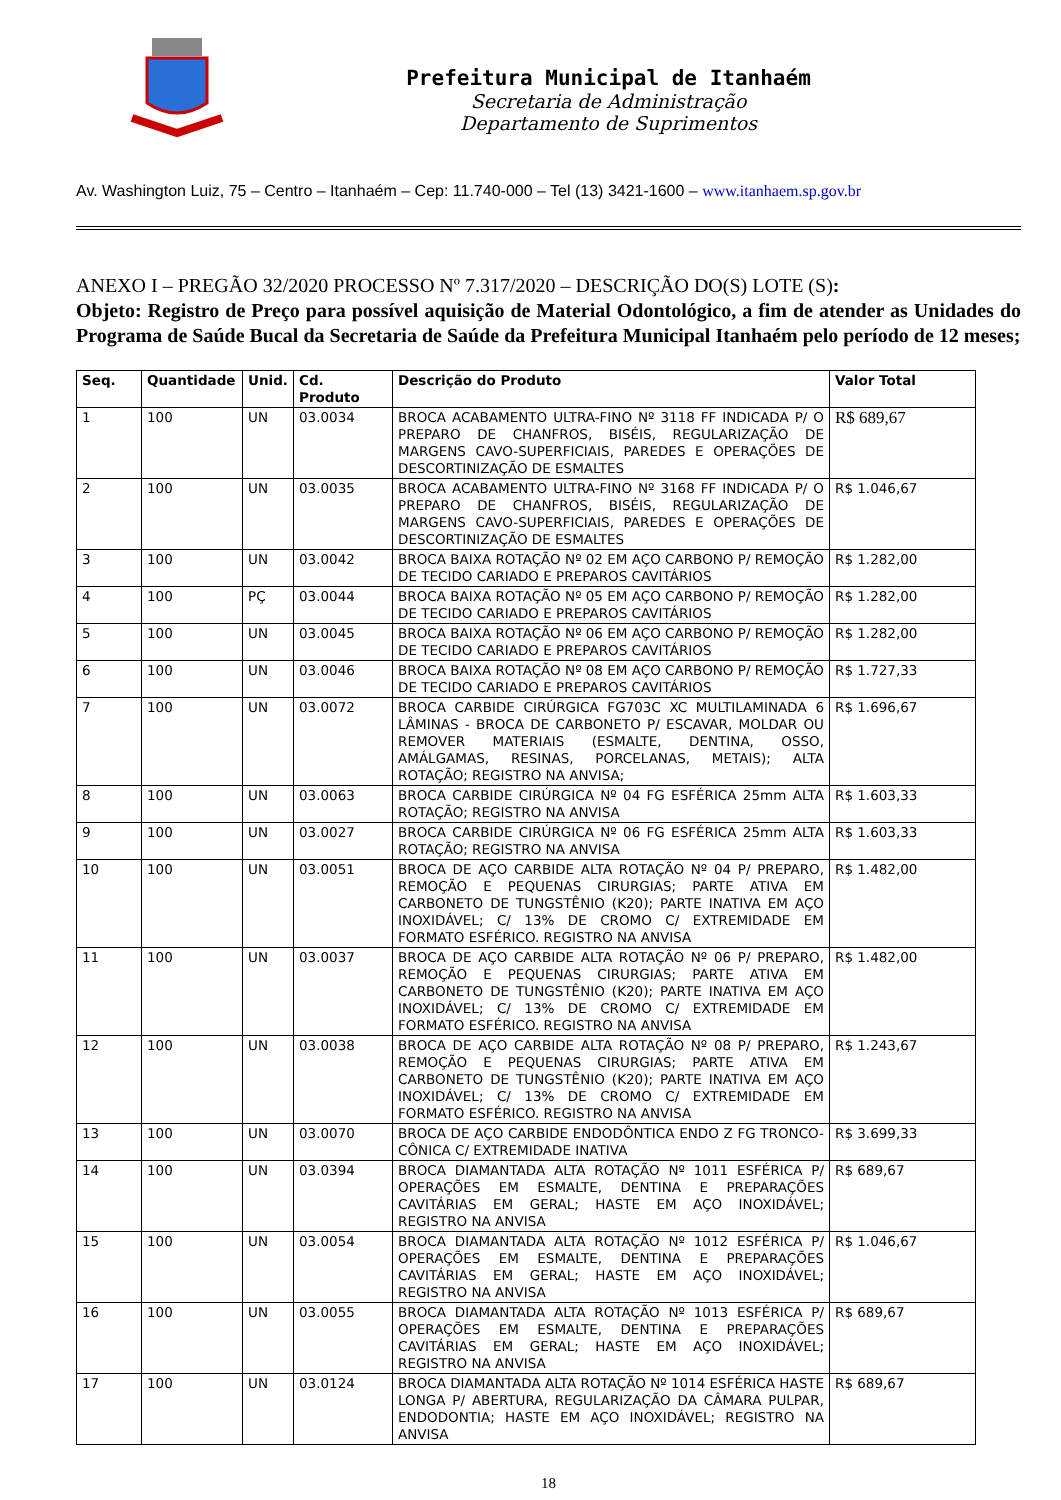Prefeitura Municipal de Itanhaém
Secretaria de Administração
Departamento de Suprimentos
Av. Washington Luiz, 75 – Centro – Itanhaém – Cep: 11.740-000 – Tel (13) 3421-1600 – www.itanhaem.sp.gov.br
ANEXO I – PREGÃO 32/2020 PROCESSO Nº 7.317/2020 – DESCRIÇÃO DO(S) LOTE (S):
Objeto: Registro de Preço para possível aquisição de Material Odontológico, a fim de atender as Unidades do Programa de Saúde Bucal da Secretaria de Saúde da Prefeitura Municipal Itanhaém pelo período de 12 meses;
| Seq. | Quantidade | Unid. | Cd. Produto | Descrição do Produto | Valor Total |
| --- | --- | --- | --- | --- | --- |
| 1 | 100 | UN | 03.0034 | BROCA ACABAMENTO ULTRA-FINO Nº 3118 FF INDICADA P/ O PREPARO DE CHANFROS, BISÉIS, REGULARIZAÇÃO DE MARGENS CAVO-SUPERFICIAIS, PAREDES E OPERAÇÕES DE DESCORTINIZAÇÃO DE ESMALTES | R$ 689,67 |
| 2 | 100 | UN | 03.0035 | BROCA ACABAMENTO ULTRA-FINO Nº 3168 FF INDICADA P/ O PREPARO DE CHANFROS, BISÉIS, REGULARIZAÇÃO DE MARGENS CAVO-SUPERFICIAIS, PAREDES E OPERAÇÕES DE DESCORTINIZAÇÃO DE ESMALTES | R$ 1.046,67 |
| 3 | 100 | UN | 03.0042 | BROCA BAIXA ROTAÇÃO Nº 02 EM AÇO CARBONO P/ REMOÇÃO DE TECIDO CARIADO E PREPAROS CAVITÁRIOS | R$ 1.282,00 |
| 4 | 100 | PÇ | 03.0044 | BROCA BAIXA ROTAÇÃO Nº 05 EM AÇO CARBONO P/ REMOÇÃO DE TECIDO CARIADO E PREPAROS CAVITÁRIOS | R$ 1.282,00 |
| 5 | 100 | UN | 03.0045 | BROCA BAIXA ROTAÇÃO Nº 06 EM AÇO CARBONO P/ REMOÇÃO DE TECIDO CARIADO E PREPAROS CAVITÁRIOS | R$ 1.282,00 |
| 6 | 100 | UN | 03.0046 | BROCA BAIXA ROTAÇÃO Nº 08 EM AÇO CARBONO P/ REMOÇÃO DE TECIDO CARIADO E PREPAROS CAVITÁRIOS | R$ 1.727,33 |
| 7 | 100 | UN | 03.0072 | BROCA CARBIDE CIRÚRGICA FG703C XC MULTILAMINADA 6 LÂMINAS - BROCA DE CARBONETO P/ ESCAVAR, MOLDAR OU REMOVER MATERIAIS (ESMALTE, DENTINA, OSSO, AMÁLGAMAS, RESINAS, PORCELANAS, METAIS); ALTA ROTAÇÃO; REGISTRO NA ANVISA; | R$ 1.696,67 |
| 8 | 100 | UN | 03.0063 | BROCA CARBIDE CIRÚRGICA Nº 04 FG ESFÉRICA 25mm ALTA ROTAÇÃO; REGISTRO NA ANVISA | R$ 1.603,33 |
| 9 | 100 | UN | 03.0027 | BROCA CARBIDE CIRÚRGICA Nº 06 FG ESFÉRICA 25mm ALTA ROTAÇÃO; REGISTRO NA ANVISA | R$ 1.603,33 |
| 10 | 100 | UN | 03.0051 | BROCA DE AÇO CARBIDE ALTA ROTAÇÃO Nº 04 P/ PREPARO, REMOÇÃO E PEQUENAS CIRURGIAS; PARTE ATIVA EM CARBONETO DE TUNGSTÊNIO (K20); PARTE INATIVA EM AÇO INOXIDÁVEL; C/ 13% DE CROMO C/ EXTREMIDADE EM FORMATO ESFÉRICO. REGISTRO NA ANVISA | R$ 1.482,00 |
| 11 | 100 | UN | 03.0037 | BROCA DE AÇO CARBIDE ALTA ROTAÇÃO Nº 06 P/ PREPARO, REMOÇÃO E PEQUENAS CIRURGIAS; PARTE ATIVA EM CARBONETO DE TUNGSTÊNIO (K20); PARTE INATIVA EM AÇO INOXIDÁVEL; C/ 13% DE CROMO C/ EXTREMIDADE EM FORMATO ESFÉRICO. REGISTRO NA ANVISA | R$ 1.482,00 |
| 12 | 100 | UN | 03.0038 | BROCA DE AÇO CARBIDE ALTA ROTAÇÃO Nº 08 P/ PREPARO, REMOÇÃO E PEQUENAS CIRURGIAS; PARTE ATIVA EM CARBONETO DE TUNGSTÊNIO (K20); PARTE INATIVA EM AÇO INOXIDÁVEL; C/ 13% DE CROMO C/ EXTREMIDADE EM FORMATO ESFÉRICO. REGISTRO NA ANVISA | R$ 1.243,67 |
| 13 | 100 | UN | 03.0070 | BROCA DE AÇO CARBIDE ENDODÔNTICA ENDO Z FG TRONCO-CÔNICA C/ EXTREMIDADE INATIVA | R$ 3.699,33 |
| 14 | 100 | UN | 03.0394 | BROCA DIAMANTADA ALTA ROTAÇÃO Nº 1011 ESFÉRICA P/ OPERAÇÕES EM ESMALTE, DENTINA E PREPARAÇÕES CAVITÁRIAS EM GERAL; HASTE EM AÇO INOXIDÁVEL; REGISTRO NA ANVISA | R$ 689,67 |
| 15 | 100 | UN | 03.0054 | BROCA DIAMANTADA ALTA ROTAÇÃO Nº 1012 ESFÉRICA P/ OPERAÇÕES EM ESMALTE, DENTINA E PREPARAÇÕES CAVITÁRIAS EM GERAL; HASTE EM AÇO INOXIDÁVEL; REGISTRO NA ANVISA | R$ 1.046,67 |
| 16 | 100 | UN | 03.0055 | BROCA DIAMANTADA ALTA ROTAÇÃO Nº 1013 ESFÉRICA P/ OPERAÇÕES EM ESMALTE, DENTINA E PREPARAÇÕES CAVITÁRIAS EM GERAL; HASTE EM AÇO INOXIDÁVEL; REGISTRO NA ANVISA | R$ 689,67 |
| 17 | 100 | UN | 03.0124 | BROCA DIAMANTADA ALTA ROTAÇÃO Nº 1014 ESFÉRICA HASTE LONGA P/ ABERTURA, REGULARIZAÇÃO DA CÂMARA PULPAR, ENDODONTIA; HASTE EM AÇO INOXIDÁVEL; REGISTRO NA ANVISA | R$ 689,67 |
18